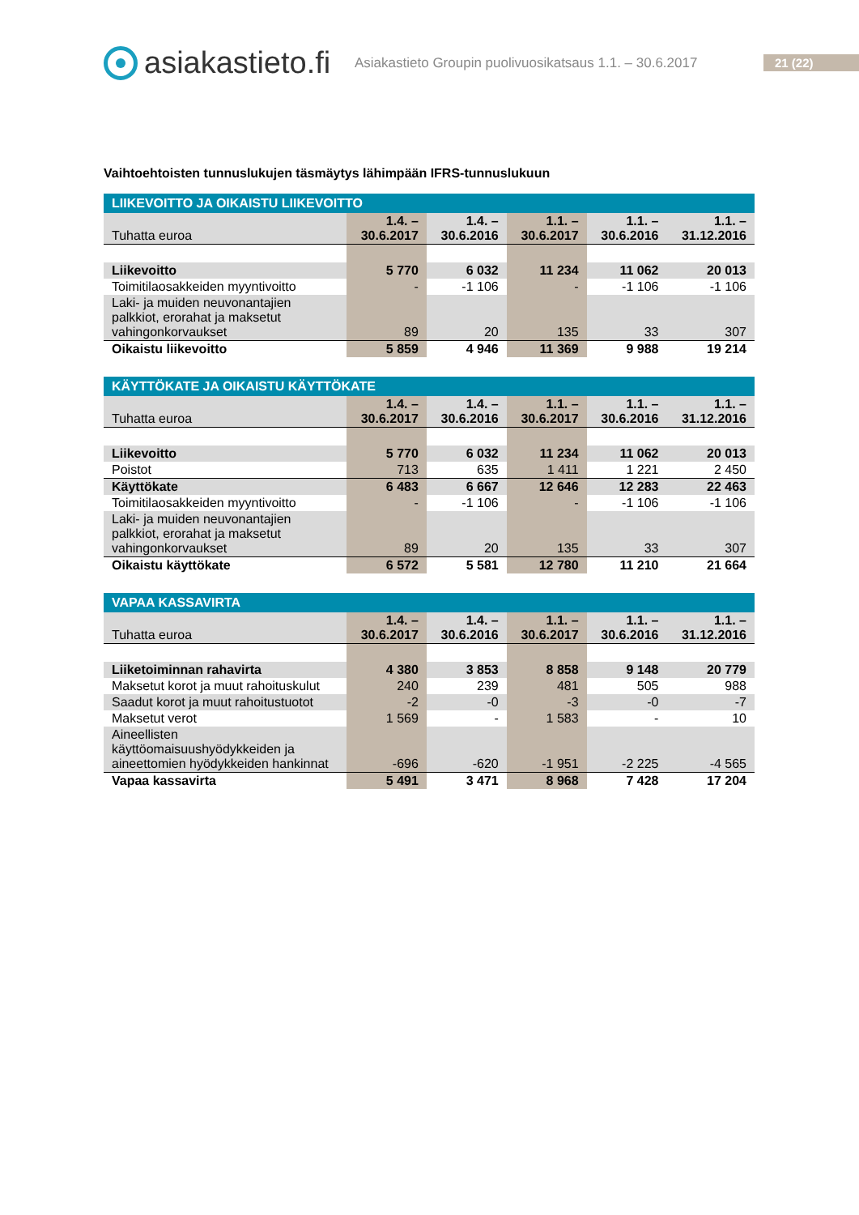asiakastieto.fi
Asiakastieto Groupin puolivuosikatsaus 1.1. – 30.6.2017
21 (22)
Vaihtoehtoisten tunnuslukujen täsmäytys lähimpään IFRS-tunnuslukuun
| LIIKEVOITTO JA OIKAISTU LIIKEVOITTO | | | | | |
| Tuhatta euroa | 1.4. – 30.6.2017 | 1.4. – 30.6.2016 | 1.1. – 30.6.2017 | 1.1. – 30.6.2016 | 1.1. – 31.12.2016 |
| Liikevoitto | 5 770 | 6 032 | 11 234 | 11 062 | 20 013 |
| Toimitilaosakkeiden myyntivoitto | - | -1 106 | - | -1 106 | -1 106 |
| Laki- ja muiden neuvonantajien palkkiot, erorahat ja maksetut vahingonkorvaukset | 89 | 20 | 135 | 33 | 307 |
| Oikaistu liikevoitto | 5 859 | 4 946 | 11 369 | 9 988 | 19 214 |
| KÄYTTÖKATE JA OIKAISTU KÄYTTÖKATE | | | | | |
| Tuhatta euroa | 1.4. – 30.6.2017 | 1.4. – 30.6.2016 | 1.1. – 30.6.2017 | 1.1. – 30.6.2016 | 1.1. – 31.12.2016 |
| Liikevoitto | 5 770 | 6 032 | 11 234 | 11 062 | 20 013 |
| Poistot | 713 | 635 | 1 411 | 1 221 | 2 450 |
| Käyttökate | 6 483 | 6 667 | 12 646 | 12 283 | 22 463 |
| Toimitilaosakkeiden myyntivoitto | - | -1 106 | - | -1 106 | -1 106 |
| Laki- ja muiden neuvonantajien palkkiot, erorahat ja maksetut vahingonkorvaukset | 89 | 20 | 135 | 33 | 307 |
| Oikaistu käyttökate | 6 572 | 5 581 | 12 780 | 11 210 | 21 664 |
| VAPAA KASSAVIRTA | | | | | |
| Tuhatta euroa | 1.4. – 30.6.2017 | 1.4. – 30.6.2016 | 1.1. – 30.6.2017 | 1.1. – 30.6.2016 | 1.1. – 31.12.2016 |
| Liiketoiminnan rahavirta | 4 380 | 3 853 | 8 858 | 9 148 | 20 779 |
| Maksetut korot ja muut rahoituskulut | 240 | 239 | 481 | 505 | 988 |
| Saadut korot ja muut rahoitustuotot | -2 | -0 | -3 | -0 | -7 |
| Maksetut verot | 1 569 | - | 1 583 | - | 10 |
| Aineellisten käyttöomaisuushyödykkeiden ja aineettomien hyödykkeiden hankinnat | -696 | -620 | -1 951 | -2 225 | -4 565 |
| Vapaa kassavirta | 5 491 | 3 471 | 8 968 | 7 428 | 17 204 |